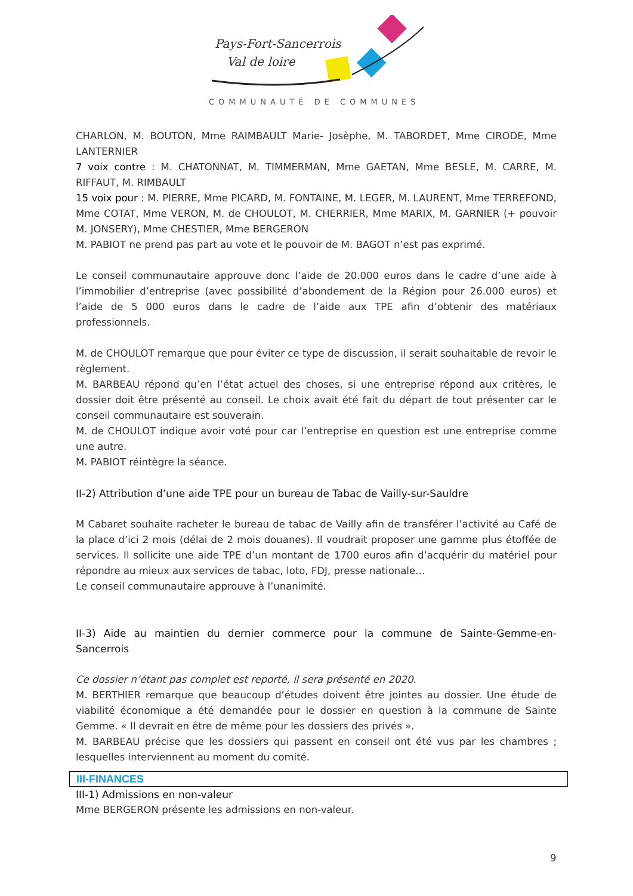Pays-Fort-Sancerrois
Val de loire
COMMUNAUTÉ DE COMMUNES
CHARLON, M. BOUTON, Mme RAIMBAULT Marie- Josèphe, M. TABORDET, Mme CIRODE, Mme LANTERNIER
7 voix contre : M. CHATONNAT, M. TIMMERMAN, Mme GAETAN, Mme BESLE, M. CARRE, M. RIFFAUT, M. RIMBAULT
15 voix pour : M. PIERRE, Mme PICARD, M. FONTAINE, M. LEGER, M. LAURENT, Mme TERREFOND, Mme COTAT, Mme VERON, M. de CHOULOT, M. CHERRIER, Mme MARIX, M. GARNIER (+ pouvoir M. JONSERY), Mme CHESTIER, Mme BERGERON
M. PABIOT ne prend pas part au vote et le pouvoir de M. BAGOT n’est pas exprimé.
Le conseil communautaire approuve donc l’aide de 20.000 euros dans le cadre d’une aide à l’immobilier d’entreprise (avec possibilité d’abondement de la Région pour 26.000 euros) et l’aide de 5 000 euros dans le cadre de l’aide aux TPE afin d’obtenir des matériaux professionnels.
M. de CHOULOT remarque que pour éviter ce type de discussion, il serait souhaitable de revoir le règlement.
M. BARBEAU répond qu’en l’état actuel des choses, si une entreprise répond aux critères, le dossier doit être présenté au conseil. Le choix avait été fait du départ de tout présenter car le conseil communautaire est souverain.
M. de CHOULOT indique avoir voté pour car l’entreprise en question est une entreprise comme une autre.
M. PABIOT réintègre la séance.
II-2) Attribution d’une aide TPE pour un bureau de Tabac de Vailly-sur-Sauldre
M Cabaret souhaite racheter le bureau de tabac de Vailly afin de transférer l’activité au Café de la place d’ici 2 mois (délai de 2 mois douanes). Il voudrait proposer une gamme plus étoffée de services. Il sollicite une aide TPE d’un montant de 1700 euros afin d’acquérir du matériel pour répondre au mieux aux services de tabac, loto, FDJ, presse nationale…
Le conseil communautaire approuve à l’unanimité.
II-3) Aide au maintien du dernier commerce pour la commune de Sainte-Gemme-en-Sancerrois
Ce dossier n’étant pas complet est reporté, il sera présenté en 2020.
M. BERTHIER remarque que beaucoup d’études doivent être jointes au dossier. Une étude de viabilité économique a été demandée pour le dossier en question à la commune de Sainte Gemme. « Il devrait en être de même pour les dossiers des privés ».
M. BARBEAU précise que les dossiers qui passent en conseil ont été vus par les chambres ; lesquelles interviennent au moment du comité.
III-FINANCES
III-1) Admissions en non-valeur
Mme BERGERON présente les admissions en non-valeur.
9